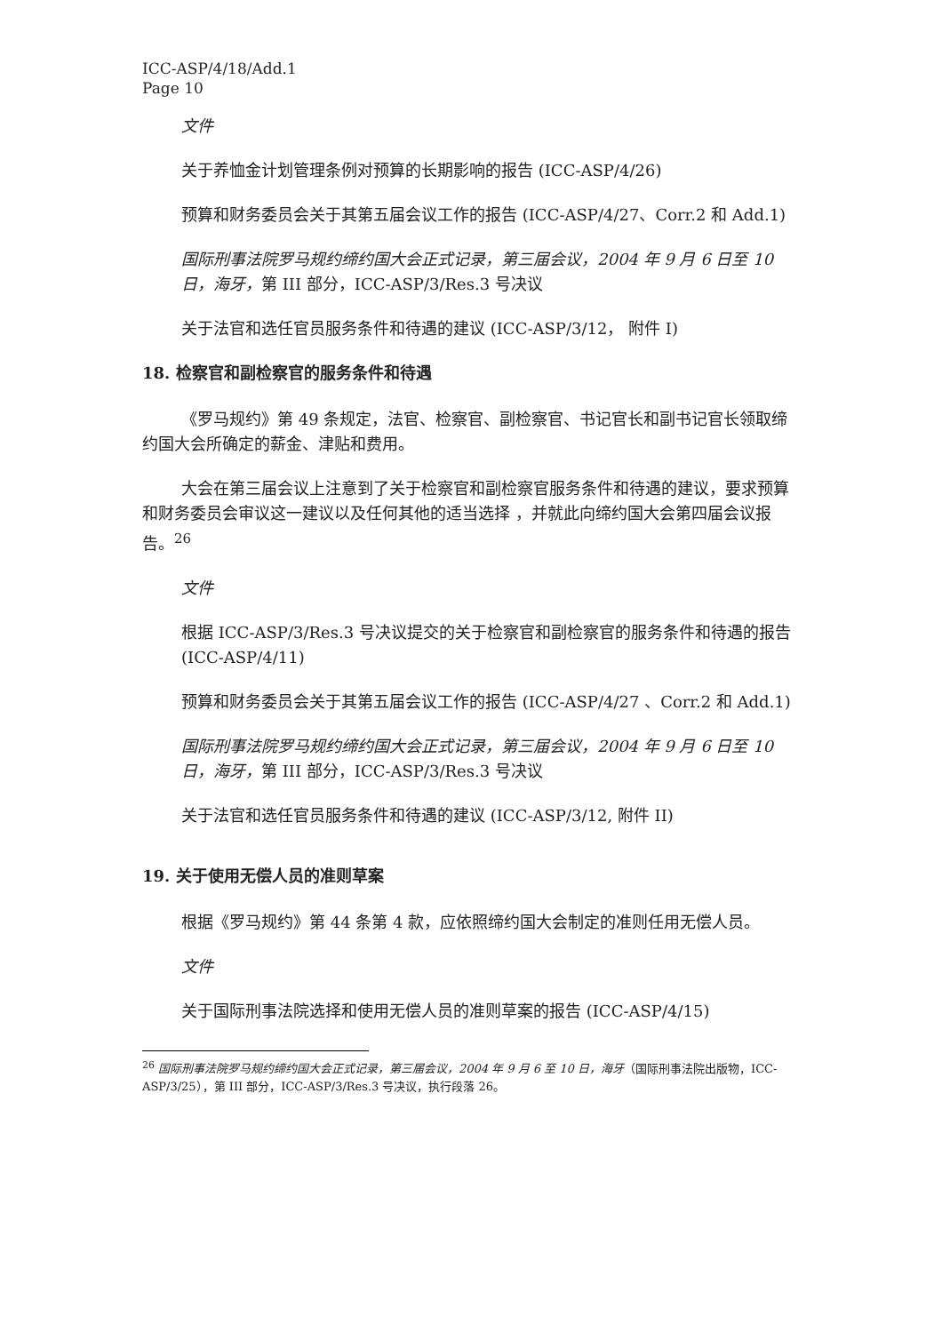ICC-ASP/4/18/Add.1
Page 10
文件
关于养恤金计划管理条例对预算的长期影响的报告 (ICC-ASP/4/26)
预算和财务委员会关于其第五届会议工作的报告 (ICC-ASP/4/27、Corr.2 和 Add.1)
国际刑事法院罗马规约缔约国大会正式记录，第三届会议，2004 年 9 月 6 日至 10 日，海牙，第 III 部分，ICC-ASP/3/Res.3 号决议
关于法官和选任官员服务条件和待遇的建议 (ICC-ASP/3/12， 附件 I)
18. 检察官和副检察官的服务条件和待遇
《罗马规约》第 49 条规定，法官、检察官、副检察官、书记官长和副书记官长领取缔约国大会所确定的薪金、津贴和费用。
大会在第三届会议上注意到了关于检察官和副检察官服务条件和待遇的建议，要求预算和财务委员会审议这一建议以及任何其他的适当选择 ，并就此向缔约国大会第四届会议报告。<sup>26</sup>
文件
根据 ICC-ASP/3/Res.3 号决议提交的关于检察官和副检察官的服务条件和待遇的报告 (ICC-ASP/4/11)
预算和财务委员会关于其第五届会议工作的报告 (ICC-ASP/4/27 、Corr.2 和 Add.1)
国际刑事法院罗马规约缔约国大会正式记录，第三届会议，2004 年 9 月 6 日至 10 日，海牙，第 III 部分，ICC-ASP/3/Res.3 号决议
关于法官和选任官员服务条件和待遇的建议 (ICC-ASP/3/12, 附件 II)
19. 关于使用无偿人员的准则草案
根据《罗马规约》第 44 条第 4 款，应依照缔约国大会制定的准则任用无偿人员。
文件
关于国际刑事法院选择和使用无偿人员的准则草案的报告 (ICC-ASP/4/15)
<sup>26</sup> 国际刑事法院罗马规约缔约国大会正式记录，第三届会议，2004 年 9 月 6 至 10 日，海牙（国际刑事法院出版物，ICC-ASP/3/25），第 III 部分，ICC-ASP/3/Res.3 号决议，执行段落 26。